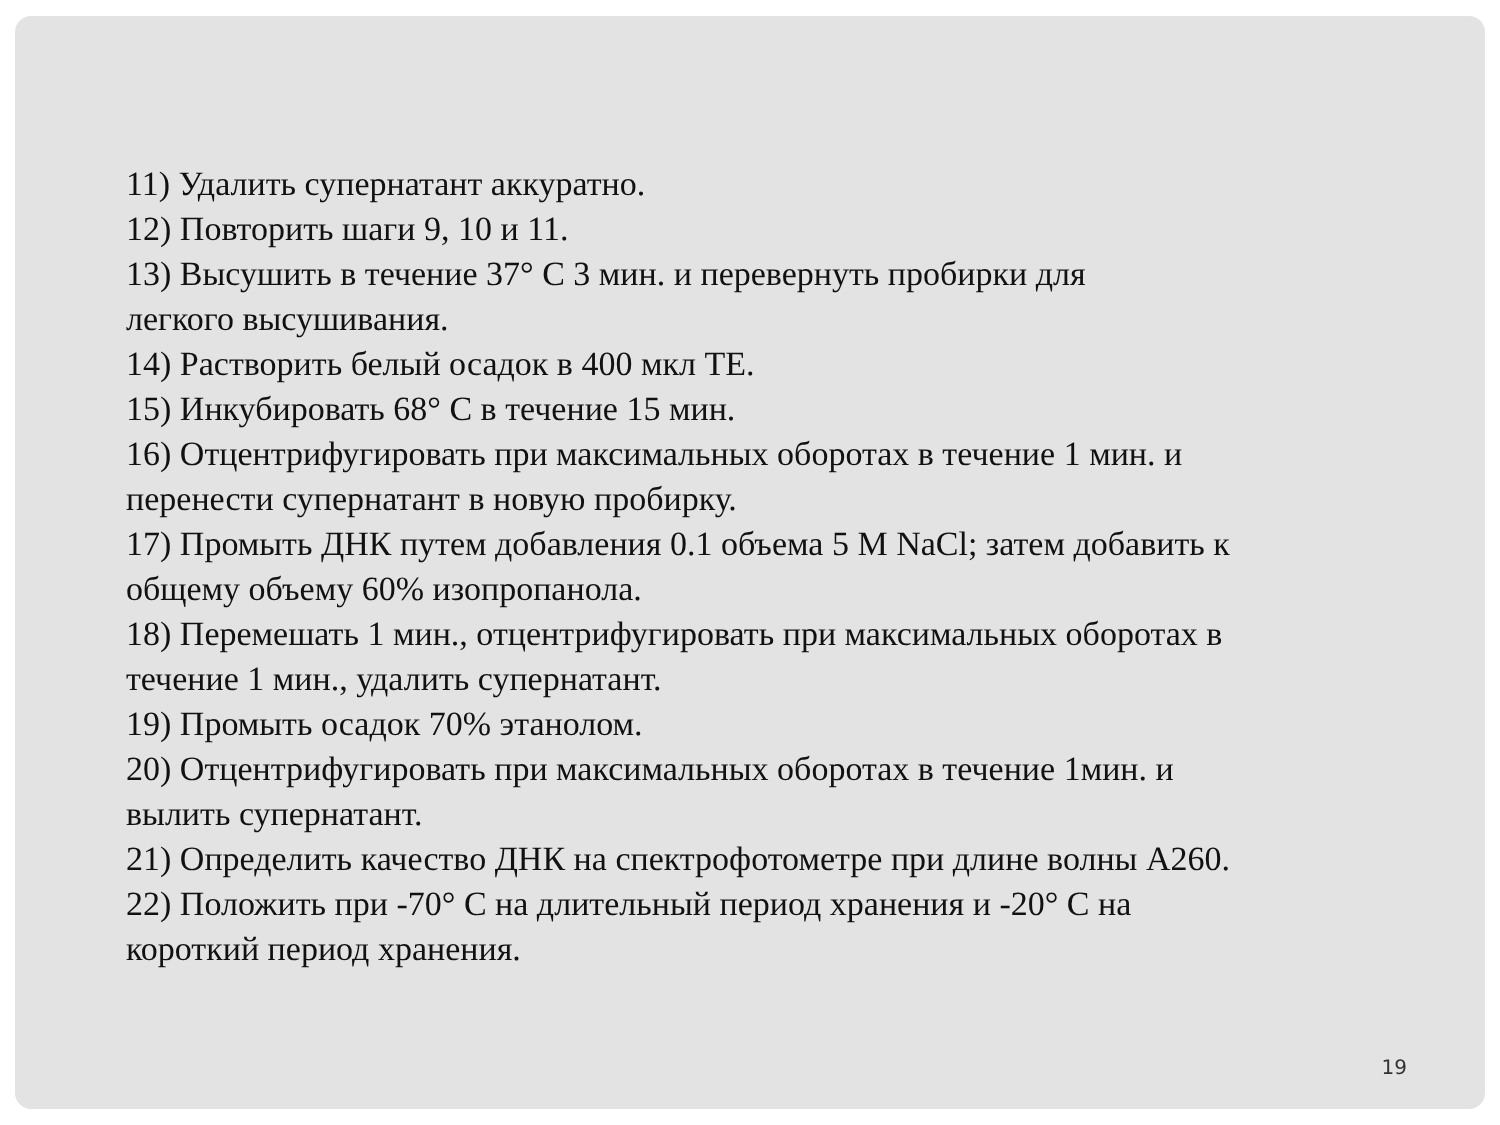11) Удалить супернатант аккуратно.
12) Повторить шаги 9, 10 и 11.
13) Высушить в течение 37° С 3 мин. и перевернуть пробирки для
легкого высушивания.
14) Растворить белый осадок в 400 мкл ТЕ.
15) Инкубировать 68° С в течение 15 мин.
16) Отцентрифугировать при максимальных оборотах в течение 1 мин. и
перенести супернатант в новую пробирку.
17) Промыть ДНК путем добавления 0.1 объема 5 М NaCl; затем добавить к
общему объему 60% изопропанола.
18) Перемешать 1 мин., отцентрифугировать при максимальных оборотах в
течение 1 мин., удалить супернатант.
19) Промыть осадок 70% этанолом.
20) Отцентрифугировать при максимальных оборотах в течение 1мин. и
вылить супернатант.
21) Определить качество ДНК на спектрофотометре при длине волны А260.
22) Положить при -70° С на длительный период хранения и -20° С на
короткий период хранения.
19